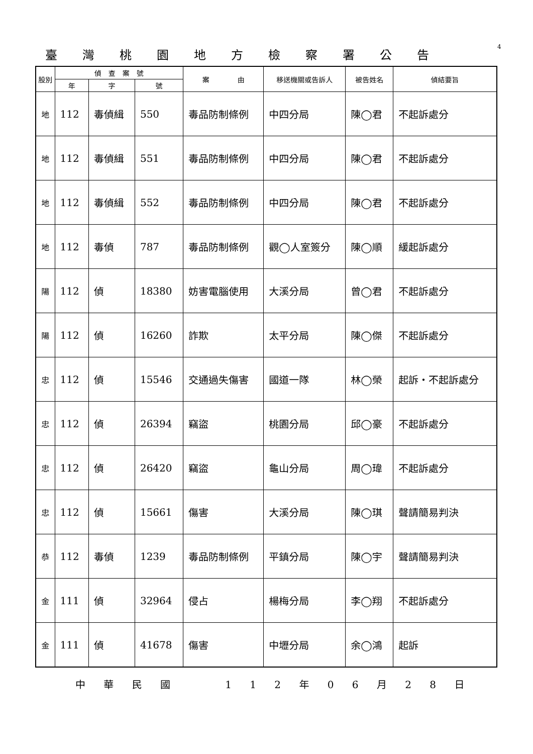4
臺灣桃園地方檢察署公告
| 股別 | 偵 查 案 號 | | | 案 由 | 移送機關或告訴人 | 被告姓名 | 偵結要旨 |
| --- | --- | --- | --- | --- | --- | --- | --- |
| | 年 | 字 | 號 | | | | |
| 地 | 112 | 毒偵緝 | 550 | 毒品防制條例 | 中四分局 | 陳◯君 | 不起訴處分 |
| 地 | 112 | 毒偵緝 | 551 | 毒品防制條例 | 中四分局 | 陳◯君 | 不起訴處分 |
| 地 | 112 | 毒偵緝 | 552 | 毒品防制條例 | 中四分局 | 陳◯君 | 不起訴處分 |
| 地 | 112 | 毒偵 | 787 | 毒品防制條例 | 觀◯人室簽分 | 陳◯順 | 緩起訴處分 |
| 陽 | 112 | 偵 | 18380 | 妨害電腦使用 | 大溪分局 | 曾◯君 | 不起訴處分 |
| 陽 | 112 | 偵 | 16260 | 詐欺 | 太平分局 | 陳◯傑 | 不起訴處分 |
| 忠 | 112 | 偵 | 15546 | 交通過失傷害 | 國道一隊 | 林◯榮 | 起訴・不起訴處分 |
| 忠 | 112 | 偵 | 26394 | 竊盜 | 桃園分局 | 邱◯豪 | 不起訴處分 |
| 忠 | 112 | 偵 | 26420 | 竊盜 | 龜山分局 | 周◯瑋 | 不起訴處分 |
| 忠 | 112 | 偵 | 15661 | 傷害 | 大溪分局 | 陳◯琪 | 聲請簡易判決 |
| 恭 | 112 | 毒偵 | 1239 | 毒品防制條例 | 平鎮分局 | 陳◯宇 | 聲請簡易判決 |
| 金 | 111 | 偵 | 32964 | 侵占 | 楊梅分局 | 李◯翔 | 不起訴處分 |
| 金 | 111 | 偵 | 41678 | 傷害 | 中壢分局 | 余◯鴻 | 起訴 |
中 華 民 國 1 1 2 年 0 6 月 2 8 日